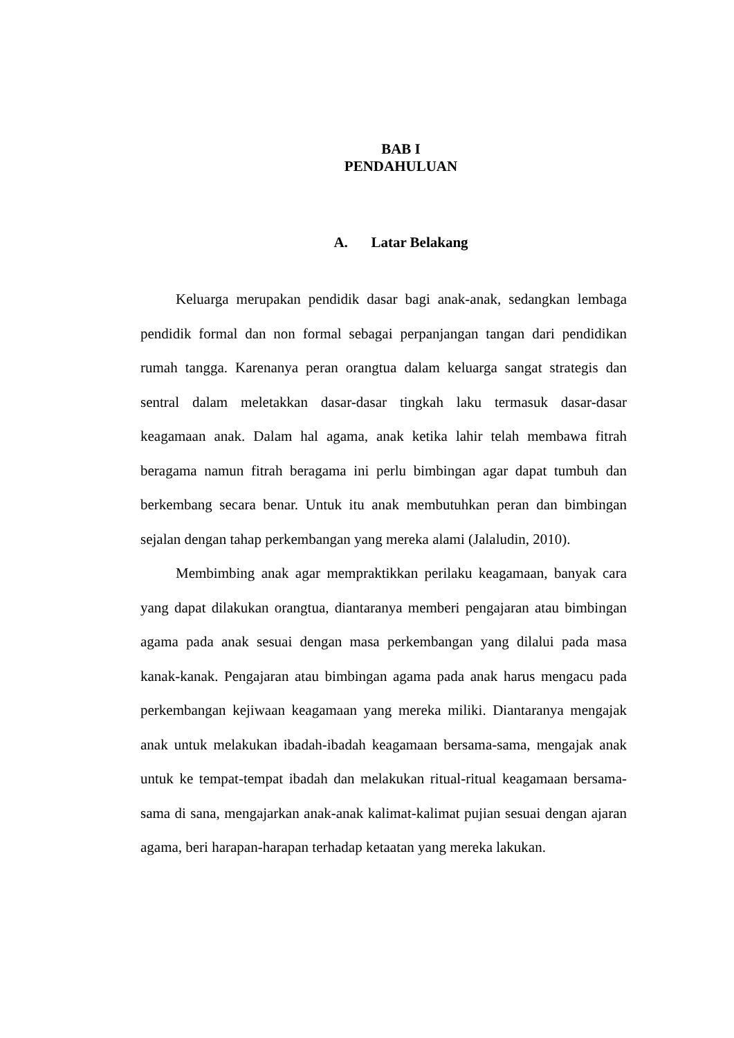BAB I
PENDAHULUAN
A. Latar Belakang
Keluarga merupakan pendidik dasar bagi anak-anak, sedangkan lembaga pendidik formal dan non formal sebagai perpanjangan tangan dari pendidikan rumah tangga. Karenanya peran orangtua dalam keluarga sangat strategis dan sentral dalam meletakkan dasar-dasar tingkah laku termasuk dasar-dasar keagamaan anak. Dalam hal agama, anak ketika lahir telah membawa fitrah beragama namun fitrah beragama ini perlu bimbingan agar dapat tumbuh dan berkembang secara benar. Untuk itu anak membutuhkan peran dan bimbingan sejalan dengan tahap perkembangan yang mereka alami (Jalaludin, 2010).
Membimbing anak agar mempraktikkan perilaku keagamaan, banyak cara yang dapat dilakukan orangtua, diantaranya memberi pengajaran atau bimbingan agama pada anak sesuai dengan masa perkembangan yang dilalui pada masa kanak-kanak. Pengajaran atau bimbingan agama pada anak harus mengacu pada perkembangan kejiwaan keagamaan yang mereka miliki. Diantaranya mengajak anak untuk melakukan ibadah-ibadah keagamaan bersama-sama, mengajak anak untuk ke tempat-tempat ibadah dan melakukan ritual-ritual keagamaan bersama-sama di sana, mengajarkan anak-anak kalimat-kalimat pujian sesuai dengan ajaran agama, beri harapan-harapan terhadap ketaatan yang mereka lakukan.